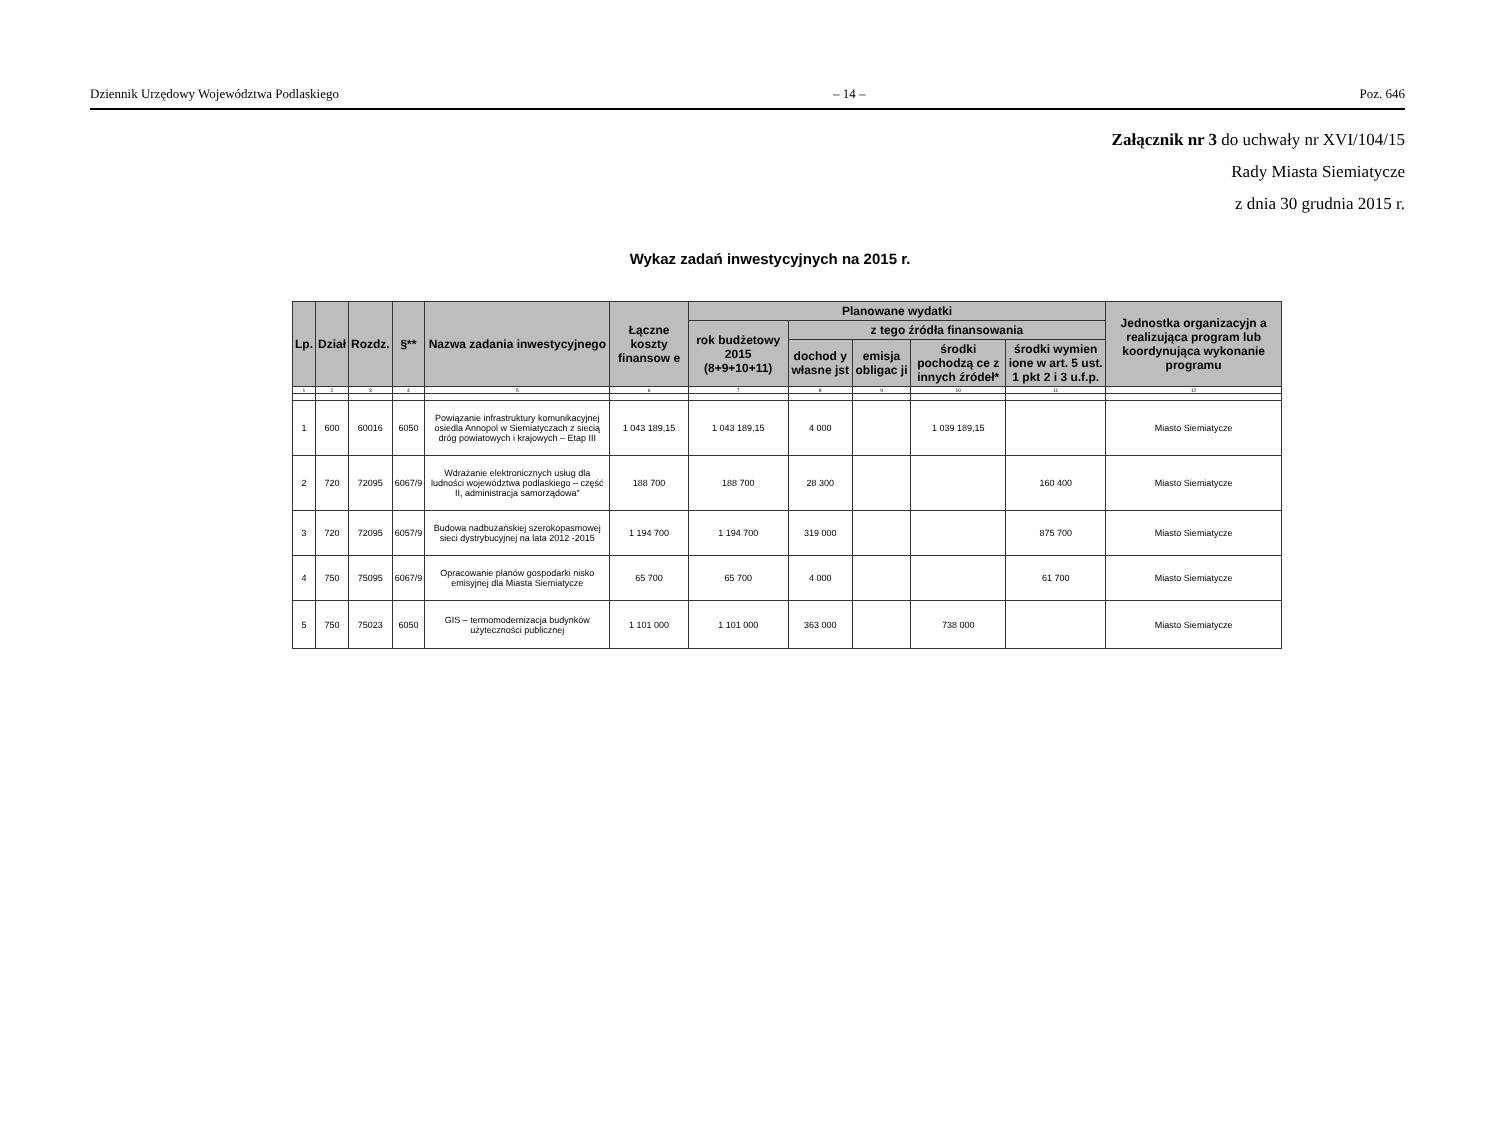Dziennik Urzędowy Województwa Podlaskiego – 14 – Poz. 646
Załącznik nr 3 do uchwały nr XVI/104/15
Rady Miasta Siemiatycze
z dnia 30 grudnia 2015 r.
Wykaz zadań inwestycyjnych na 2015 r.
| Lp. | Dział | Rozdz. | §** | Nazwa zadania inwestycyjnego | Łączne koszty finansow e | Planowane wydatki | | | | | Jednostka organizacyjn a realizująca program lub koordynująca wykonanie programu |
| --- | --- | --- | --- | --- | --- | --- | --- | --- | --- | --- | --- |
| | | | | | | rok budżetowy 2015 (8+9+10+11) | z tego źródła finansowania | | | | |
| | | | | | | | dochod y własne jst | emisja obligac ji | środki pochodzą ce z innych źródeł* | środki wymien ione w art. 5 ust. 1 pkt 2 i 3 u.f.p. | |
| 1 | 2 | 3 | 4 | 5 | 6 | 7 | 8 | 9 | 10 | 11 | 12 |
| 1 | 600 | 60016 | 6050 | Powiązanie infrastruktury komunikacyjnej osiedla Annopol w Siemiatyczach z siecią dróg powiatowych i krajowych – Etap III | 1 043 189,15 | 1 043 189,15 | 4 000 | | 1 039 189,15 | | Miasto Siemiatycze |
| 2 | 720 | 72095 | 6067/9 | Wdrażanie elektronicznych usług dla ludności województwa podlaskiego – część II, administracja samorządowa" | 188 700 | 188 700 | 28 300 | | | 160 400 | Miasto Siemiatycze |
| 3 | 720 | 72095 | 6057/9 | Budowa nadbużańskiej szerokopasmowej sieci dystrybucyjnej na lata 2012 -2015 | 1 194 700 | 1 194 700 | 319 000 | | | 875 700 | Miasto Siemiatycze |
| 4 | 750 | 75095 | 6067/9 | Opracowanie planów gospodarki nisko emisyjnej dla Miasta Siemiatycze | 65 700 | 65 700 | 4 000 | | | 61 700 | Miasto Siemiatycze |
| 5 | 750 | 75023 | 6050 | GIS – termomodernizacja budynków użyteczności publicznej | 1 101 000 | 1 101 000 | 363 000 | | 738 000 | | Miasto Siemiatycze |